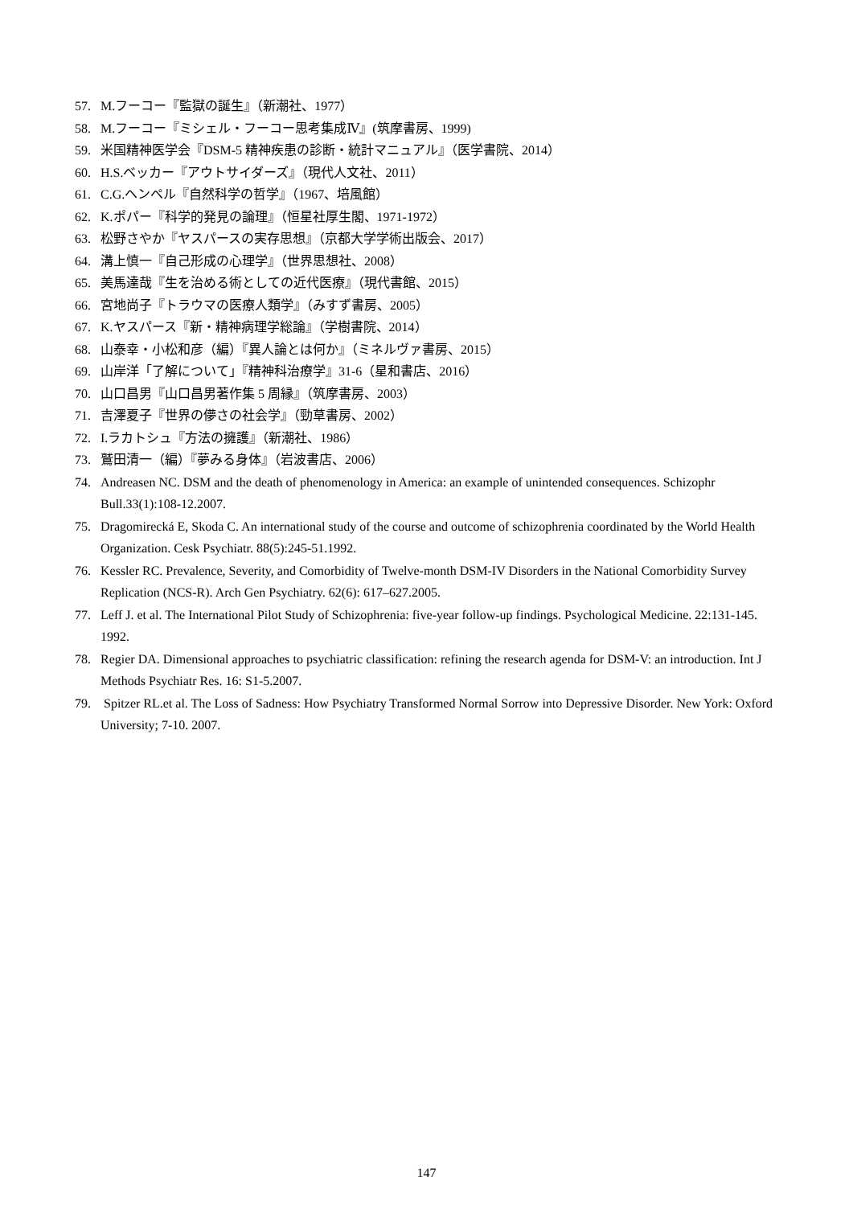57. M.フーコー『監獄の誕生』（新潮社、1977）
58. M.フーコー『ミシェル・フーコー思考集成Ⅳ』(筑摩書房、1999)
59. 米国精神医学会『DSM-5 精神疾患の診断・統計マニュアル』（医学書院、2014）
60. H.S.ベッカー『アウトサイダーズ』（現代人文社、2011）
61. C.G.ヘンペル『自然科学の哲学』（1967、培風館）
62. K.ポパー『科学的発見の論理』（恒星社厚生閣、1971-1972）
63. 松野さやか『ヤスパースの実存思想』（京都大学学術出版会、2017）
64. 溝上慎一『自己形成の心理学』（世界思想社、2008）
65. 美馬達哉『生を治める術としての近代医療』（現代書館、2015）
66. 宮地尚子『トラウマの医療人類学』（みすず書房、2005）
67. K.ヤスパース『新・精神病理学総論』（学樹書院、2014）
68. 山泰幸・小松和彦（編）『異人論とは何か』（ミネルヴァ書房、2015）
69. 山岸洋「了解について」『精神科治療学』31-6（星和書店、2016）
70. 山口昌男『山口昌男著作集 5 周縁』（筑摩書房、2003）
71. 吉澤夏子『世界の儚さの社会学』（勁草書房、2002）
72. I.ラカトシュ『方法の擁護』（新潮社、1986）
73. 鷲田清一（編）『夢みる身体』（岩波書店、2006）
74. Andreasen NC. DSM and the death of phenomenology in America: an example of unintended consequences. Schizophr Bull.33(1):108-12.2007.
75. Dragomirecká E, Skoda C. An international study of the course and outcome of schizophrenia coordinated by the World Health Organization. Cesk Psychiatr. 88(5):245-51.1992.
76. Kessler RC. Prevalence, Severity, and Comorbidity of Twelve-month DSM-IV Disorders in the National Comorbidity Survey Replication (NCS-R). Arch Gen Psychiatry. 62(6): 617–627.2005.
77. Leff J. et al. The International Pilot Study of Schizophrenia: five-year follow-up findings. Psychological Medicine. 22:131-145. 1992.
78. Regier DA. Dimensional approaches to psychiatric classification: refining the research agenda for DSM-V: an introduction. Int J Methods Psychiatr Res. 16: S1-5.2007.
79. Spitzer RL.et al. The Loss of Sadness: How Psychiatry Transformed Normal Sorrow into Depressive Disorder. New York: Oxford University; 7-10. 2007.
147